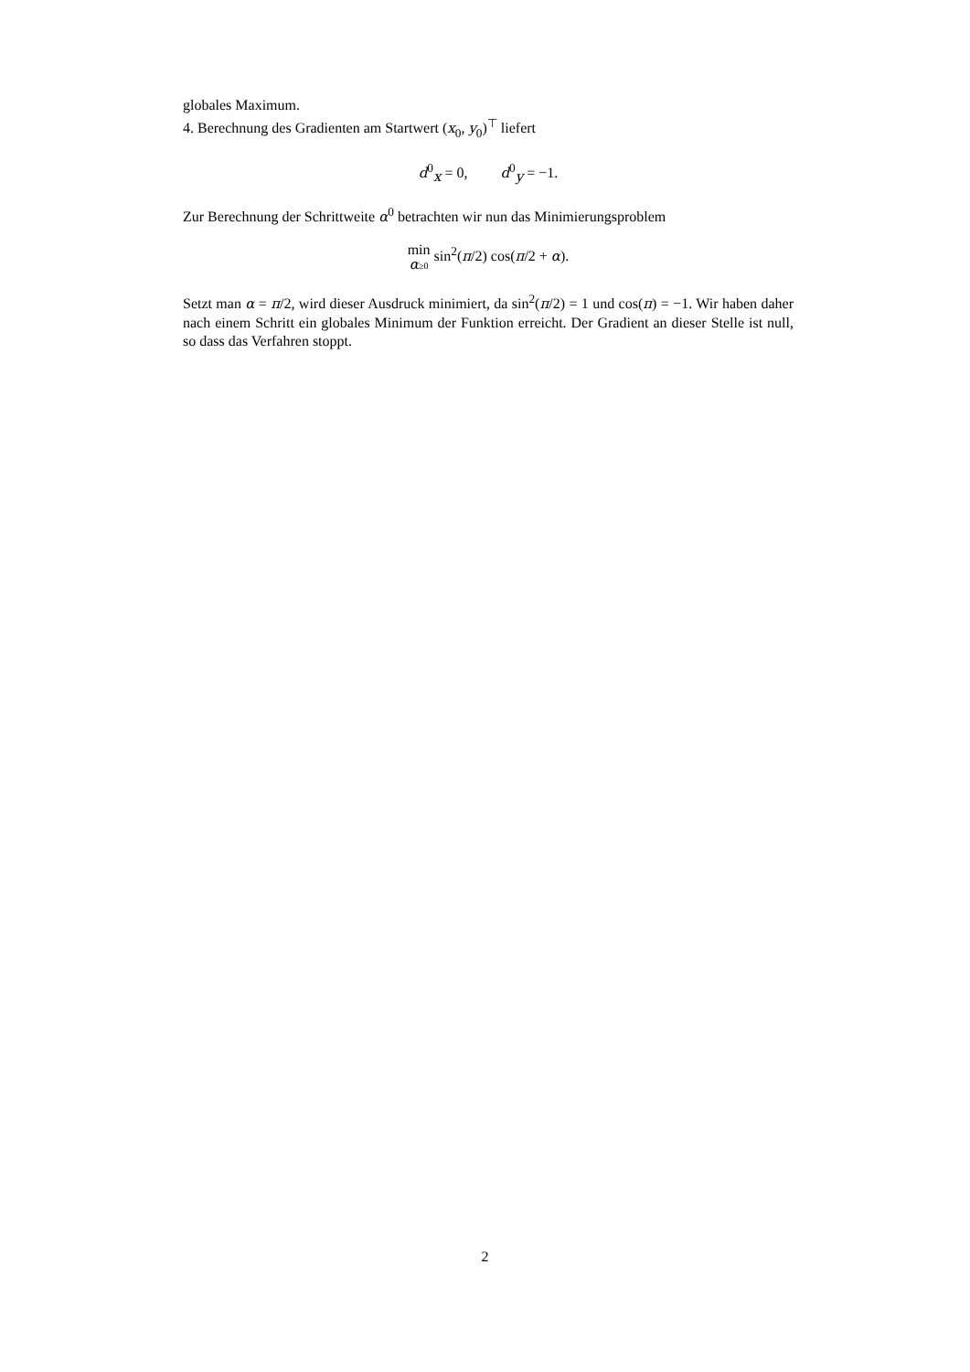globales Maximum.
4. Berechnung des Gradienten am Startwert (x<sub>0</sub>, y<sub>0</sub>)<sup>⊤</sup> liefert
d<sup>0</sup><sub>x</sub> = 0, d<sup>0</sup><sub>y</sub> = −1.
Zur Berechnung der Schrittweite α<sup>0</sup> betrachten wir nun das Minimierungsproblem
min α≥0 sin<sup>2</sup>(π/2) cos(π/2 + α).
Setzt man α = π/2, wird dieser Ausdruck minimiert, da sin<sup>2</sup>(π/2) = 1 und cos(π) = −1. Wir haben daher nach einem Schritt ein globales Minimum der Funktion erreicht. Der Gradient an dieser Stelle ist null, so dass das Verfahren stoppt.
2